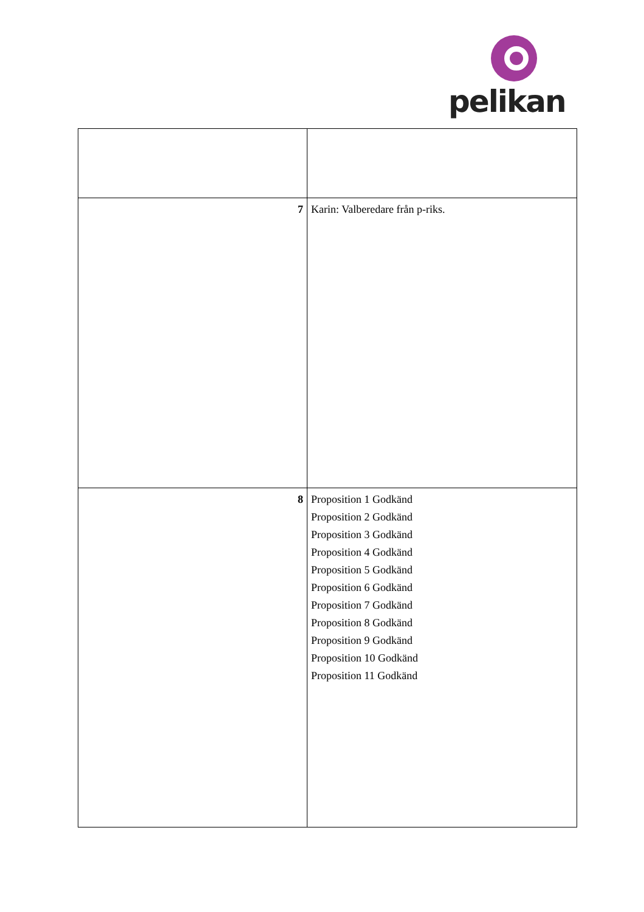pelikan
| 7 | Karin: Valberedare från p-riks. |
| 8 | Proposition 1 Godkänd Proposition 2 Godkänd Proposition 3 Godkänd Proposition 4 Godkänd Proposition 5 Godkänd Proposition 6 Godkänd Proposition 7 Godkänd Proposition 8 Godkänd Proposition 9 Godkänd Proposition 10 Godkänd Proposition 11 Godkänd |